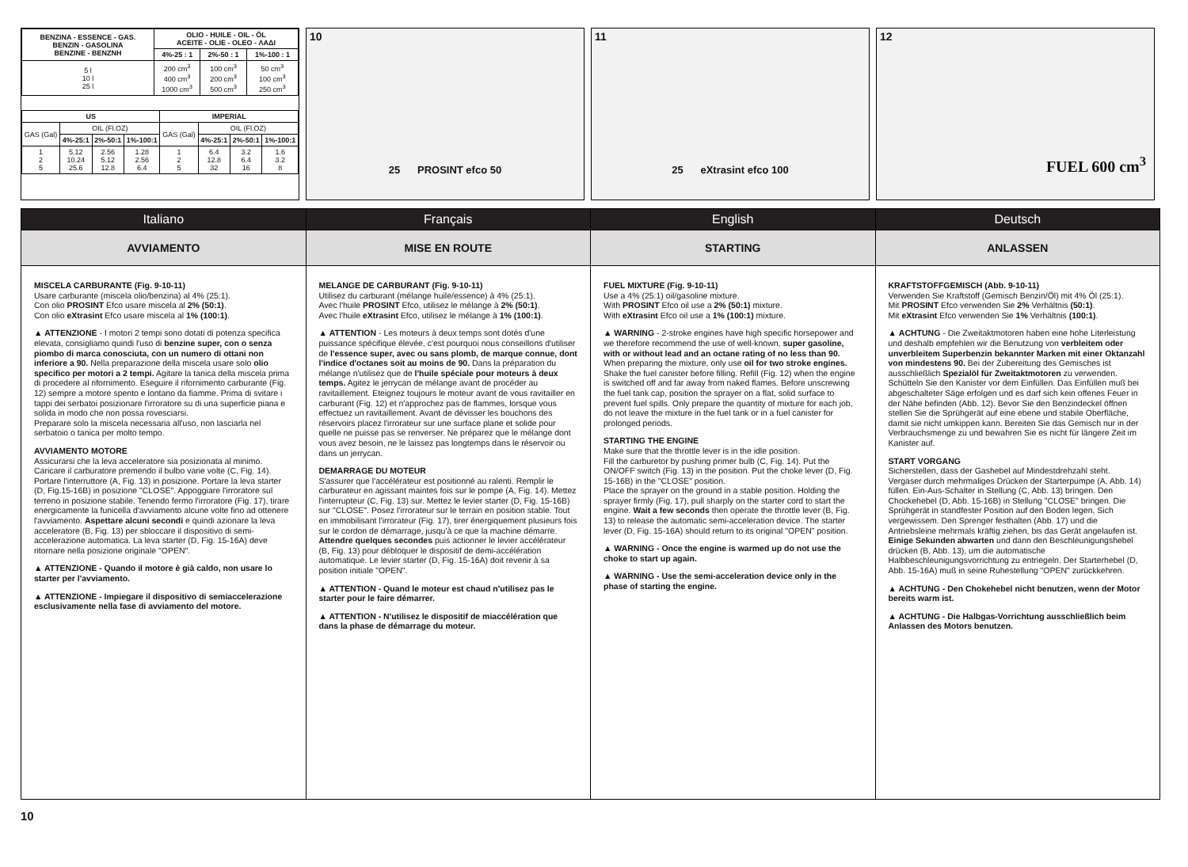| BENZINA - ESSENCE - GAS. BENZIN - GASOLINA BENZINE - ΒΕΝΖΝΗ | OLIO - HUILE - OIL - ÖL ACEITE - OLIE - OLEO - ΛΑΔΙ | | |
| --- | --- | --- | --- |
| | 4%-25 : 1 | 2%-50 : 1 | 1%-100 : 1 |
| 5 l 10 l 25 l | 200 cm<sup>3</sup> 400 cm<sup>3</sup> 1000 cm<sup>3</sup> | 100 cm<sup>3</sup> 200 cm<sup>3</sup> 500 cm<sup>3</sup> | 50 cm<sup>3</sup> 100 cm<sup>3</sup> 250 cm<sup>3</sup> |
| US | | | | IMPERIAL | | | |
| --- | --- | --- | --- | --- | --- | --- | --- |
| GAS (Gal) | OIL (Fl.OZ) | | | GAS (Gal) | OIL (Fl.OZ) | | |
| | 4%-25:1 | 2%-50:1 | 1%-100:1 | | 4%-25:1 | 2%-50:1 | 1%-100:1 |
| 1 2 5 | 5.12 10.24 25.6 | 2.56 5.12 12.8 | 1.28 2.56 6.4 | 1 2 5 | 6.4 12.8 32 | 3.2 6.4 16 | 1.6 3.2 8 |
10
25 PROSINT efco 50
11
25 eXtrasint efco 100
12
FUEL 600 cm<sup>3</sup>
Italiano
AVVIAMENTO
MISCELA CARBURANTE (Fig. 9-10-11)
Usare carburante (miscela olio/benzina) al 4% (25:1).
Con olio PROSINT Efco usare miscela al 2% (50:1).
Con olio eXtrasint Efco usare miscela al 1% (100:1).
▲ ATTENZIONE - I motori 2 tempi sono dotati di potenza specifica elevata, consigliamo quindi l'uso di benzine super, con o senza piombo di marca conosciuta, con un numero di ottani non inferiore a 90. Nella preparazione della miscela usare solo olio specifico per motori a 2 tempi. Agitare la tanica della miscela prima di procedere al rifornimento. Eseguire il rifornimento carburante (Fig. 12) sempre a motore spento e lontano da fiamme. Prima di svitare i tappi dei serbatoi posizionare l'irroratore su di una superficie piana e solida in modo che non possa rovesciarsi.
Preparare solo la miscela necessaria all'uso, non lasciarla nel serbatoio o tanica per molto tempo.
AVVIAMENTO MOTORE
Assicurarsi che la leva acceleratore sia posizionata al minimo. Caricare il carburatore premendo il bulbo varie volte (C, Fig. 14). Portare l'interruttore (A, Fig. 13) in posizione. Portare la leva starter (D, Fig.15-16B) in posizione "CLOSE". Appoggiare l'irroratore sul terreno in posizione stabile. Tenendo fermo l'irroratore (Fig. 17), tirare energicamente la funicella d'avviamento alcune volte fino ad ottenere l'avviamento. Aspettare alcuni secondi e quindi azionare la leva acceleratore (B, Fig. 13) per sbloccare il dispositivo di semi-accelerazione automatica. La leva starter (D, Fig. 15-16A) deve ritornare nella posizione originale "OPEN".
▲ ATTENZIONE - Quando il motore è già caldo, non usare lo starter per l'avviamento.
▲ ATTENZIONE - Impiegare il dispositivo di semiaccelerazione esclusivamente nella fase di avviamento del motore.
Français
MISE EN ROUTE
MELANGE DE CARBURANT (Fig. 9-10-11)
Utilisez du carburant (mélange huile/essence) à 4% (25:1).
Avec l'huile PROSINT Efco, utilisez le mélange à 2% (50:1).
Avec l'huile eXtrasint Efco, utilisez le mélange à 1% (100:1).
▲ ATTENTION - Les moteurs à deux temps sont dotés d'une puissance spécifique élevée, c'est pourquoi nous conseillons d'utiliser de l'essence super, avec ou sans plomb, de marque connue, dont l'indice d'octanes soit au moins de 90. Dans la préparation du mélange n'utilisez que de l'huile spéciale pour moteurs à deux temps. Agitez le jerrycan de mélange avant de procéder au ravitaillement. Eteignez toujours le moteur avant de vous ravitailler en carburant (Fig. 12) et n'approchez pas de flammes, lorsque vous effectuez un ravitaillement. Avant de dévisser les bouchons des réservoirs placez l'irrorateur sur une surface plane et solide pour quelle ne puisse pas se renverser. Ne préparez que le mélange dont vous avez besoin, ne le laissez pas longtemps dans le réservoir ou dans un jerrycan.
DEMARRAGE DU MOTEUR
S'assurer que l'accélérateur est positionné au ralenti. Remplir le carburateur en agissant maintes fois sur le pompe (A, Fig. 14). Mettez l'interrupteur (C, Fig. 13) sur. Mettez le levier starter (D, Fig. 15-16B) sur "CLOSE". Posez l'irrorateur sur le terrain en position stable. Tout en immobilisant l'irrorateur (Fig. 17), tirer énergiquement plusieurs fois sur le cordon de démarrage, jusqu'à ce que la machine démarre. Attendre quelques secondes puis actionner le levier accélérateur (B, Fig. 13) pour débloquer le dispositif de demi-accélération automatique. Le levier starter (D, Fig. 15-16A) doit revenir à sa position initiale "OPEN".
▲ ATTENTION - Quand le moteur est chaud n'utilisez pas le starter pour le faire démarrer.
▲ ATTENTION - N'utilisez le dispositif de miaccélération que dans la phase de démarrage du moteur.
English
STARTING
FUEL MIXTURE (Fig. 9-10-11)
Use a 4% (25:1) oil/gasoline mixture.
With PROSINT Efco oil use a 2% (50:1) mixture.
With eXtrasint Efco oil use a 1% (100:1) mixture.
▲ WARNING - 2-stroke engines have high specific horsepower and we therefore recommend the use of well-known, super gasoline, with or without lead and an octane rating of no less than 90. When preparing the mixture, only use oil for two stroke engines. Shake the fuel canister before filling. Refill (Fig. 12) when the engine is switched off and far away from naked flames. Before unscrewing the fuel tank cap, position the sprayer on a flat, solid surface to prevent fuel spills. Only prepare the quantity of mixture for each job, do not leave the mixture in the fuel tank or in a fuel canister for prolonged periods.
STARTING THE ENGINE
Make sure that the throttle lever is in the idle position.
Fill the carburetor by pushing primer bulb (C, Fig. 14). Put the ON/OFF switch (Fig. 13) in the position. Put the choke lever (D, Fig. 15-16B) in the "CLOSE" position.
Place the sprayer on the ground in a stable position. Holding the sprayer firmly (Fig. 17), pull sharply on the starter cord to start the engine. Wait a few seconds then operate the throttle lever (B, Fig. 13) to release the automatic semi-acceleration device. The starter lever (D, Fig. 15-16A) should return to its original "OPEN" position.
▲ WARNING - Once the engine is warmed up do not use the choke to start up again.
▲ WARNING - Use the semi-acceleration device only in the phase of starting the engine.
Deutsch
ANLASSEN
KRAFTSTOFFGEMISCH (Abb. 9-10-11)
Verwenden Sie Kraftstoff (Gemisch Benzin/Öl) mit 4% Öl (25:1).
Mit PROSINT Efco verwenden Sie 2% Verhältnis (50:1).
Mit eXtrasint Efco verwenden Sie 1% Verhältnis (100:1).
▲ ACHTUNG - Die Zweitaktmotoren haben eine hohe Literleistung und deshalb empfehlen wir die Benutzung von verbleitem oder unverbleitem Superbenzin bekannter Marken mit einer Oktanzahl von mindestens 90. Bei der Zubereitung des Gemisches ist ausschließlich Spezialöl für Zweitaktmotoren zu verwenden. Schütteln Sie den Kanister vor dem Einfüllen. Das Einfüllen muß bei abgeschalteter Säge erfolgen und es darf sich kein offenes Feuer in der Nähe befinden (Abb. 12). Bevor Sie den Benzindeckel öffnen stellen Sie die Sprühgerät auf eine ebene und stabile Oberfläche, damit sie nicht umkippen kann. Bereiten Sie das Gemisch nur in der Verbrauchsmenge zu und bewahren Sie es nicht für längere Zeit im Kanister auf.
START VORGANG
Sicherstellen, dass der Gashebel auf Mindestdrehzahl steht.
Vergaser durch mehrmaliges Drücken der Starterpumpe (A, Abb. 14) füllen. Ein-Aus-Schalter in Stellung (C, Abb. 13) bringen. Den Chockehebel (D, Abb. 15-16B) in Stellung "CLOSE" bringen. Die Sprühgerät in standfester Position auf den Boden legen, Sich vergewissem. Den Sprenger festhalten (Abb. 17) und die Antriebsleine mehrmals kräftig ziehen, bis das Gerät angelaufen ist. Einige Sekunden abwarten und dann den Beschleunigungshebel drücken (B, Abb. 13), um die automatische Halbbeschleunigungsvorrichtung zu entriegeln. Der Starterhebel (D, Abb. 15-16A) muß in seine Ruhestellung "OPEN" zurückkehren.
▲ ACHTUNG - Den Chokehebel nicht benutzen, wenn der Motor bereits warm ist.
▲ ACHTUNG - Die Halbgas-Vorrichtung ausschließlich beim Anlassen des Motors benutzen.
10